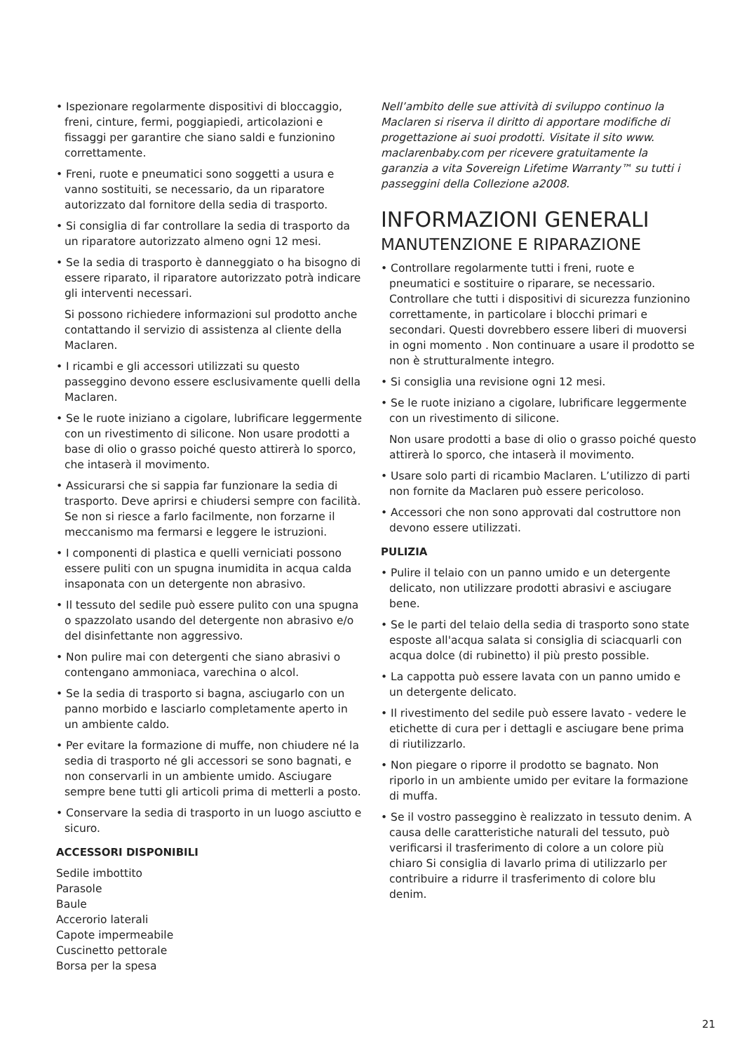• Ispezionare regolarmente dispositivi di bloccaggio, freni, cinture, fermi, poggiapiedi, articolazioni e fissaggi per garantire che siano saldi e funzionino correttamente.
• Freni, ruote e pneumatici sono soggetti a usura e vanno sostituiti, se necessario, da un riparatore autorizzato dal fornitore della sedia di trasporto.
• Si consiglia di far controllare la sedia di trasporto da un riparatore autorizzato almeno ogni 12 mesi.
• Se la sedia di trasporto è danneggiato o ha bisogno di essere riparato, il riparatore autorizzato potrà indicare gli interventi necessari.
Si possono richiedere informazioni sul prodotto anche contattando il servizio di assistenza al cliente della Maclaren.
• I ricambi e gli accessori utilizzati su questo passeggino devono essere esclusivamente quelli della Maclaren.
• Se le ruote iniziano a cigolare, lubrificare leggermente con un rivestimento di silicone. Non usare prodotti a base di olio o grasso poiché questo attirerà lo sporco, che intaserà il movimento.
• Assicurarsi che si sappia far funzionare la sedia di trasporto. Deve aprirsi e chiudersi sempre con facilità. Se non si riesce a farlo facilmente, non forzarne il meccanismo ma fermarsi e leggere le istruzioni.
• I componenti di plastica e quelli verniciati possono essere puliti con un spugna inumidita in acqua calda insaponata con un detergente non abrasivo.
• Il tessuto del sedile può essere pulito con una spugna o spazzolato usando del detergente non abrasivo e/o del disinfettante non aggressivo.
• Non pulire mai con detergenti che siano abrasivi o contengano ammoniaca, varechina o alcol.
• Se la sedia di trasporto si bagna, asciugarlo con un panno morbido e lasciarlo completamente aperto in un ambiente caldo.
• Per evitare la formazione di muffe, non chiudere né la sedia di trasporto né gli accessori se sono bagnati, e non conservarli in un ambiente umido. Asciugare sempre bene tutti gli articoli prima di metterli a posto.
• Conservare la sedia di trasporto in un luogo asciutto e sicuro.
ACCESSORI DISPONIBILI
Sedile imbottito
Parasole
Baule
Accerorio laterali
Capote impermeabile
Cuscinetto pettorale
Borsa per la spesa
Nell’ambito delle sue attività di sviluppo continuo la Maclaren si riserva il diritto di apportare modifiche di progettazione ai suoi prodotti. Visitate il sito www. maclarenbaby.com per ricevere gratuitamente la garanzia a vita Sovereign Lifetime Warranty™ su tutti i passeggini della Collezione a2008.
INFORMAZIONI GENERALI
MANUTENZIONE E RIPARAZIONE
• Controllare regolarmente tutti i freni, ruote e pneumatici e sostituire o riparare, se necessario. Controllare che tutti i dispositivi di sicurezza funzionino correttamente, in particolare i blocchi primari e secondari. Questi dovrebbero essere liberi di muoversi in ogni momento . Non continuare a usare il prodotto se non è strutturalmente integro.
• Si consiglia una revisione ogni 12 mesi.
• Se le ruote iniziano a cigolare, lubrificare leggermente con un rivestimento di silicone.
Non usare prodotti a base di olio o grasso poiché questo attirerà lo sporco, che intaserà il movimento.
• Usare solo parti di ricambio Maclaren. L’utilizzo di parti non fornite da Maclaren può essere pericoloso.
• Accessori che non sono approvati dal costruttore non devono essere utilizzati.
PULIZIA
• Pulire il telaio con un panno umido e un detergente delicato, non utilizzare prodotti abrasivi e asciugare bene.
• Se le parti del telaio della sedia di trasporto sono state esposte all'acqua salata si consiglia di sciacquarli con acqua dolce (di rubinetto) il più presto possible.
• La cappotta può essere lavata con un panno umido e un detergente delicato.
• Il rivestimento del sedile può essere lavato - vedere le etichette di cura per i dettagli e asciugare bene prima di riutilizzarlo.
• Non piegare o riporre il prodotto se bagnato. Non riporlo in un ambiente umido per evitare la formazione di muffa.
• Se il vostro passeggino è realizzato in tessuto denim. A causa delle caratteristiche naturali del tessuto, può verificarsi il trasferimento di colore a un colore più chiaro Si consiglia di lavarlo prima di utilizzarlo per contribuire a ridurre il trasferimento di colore blu denim.
21